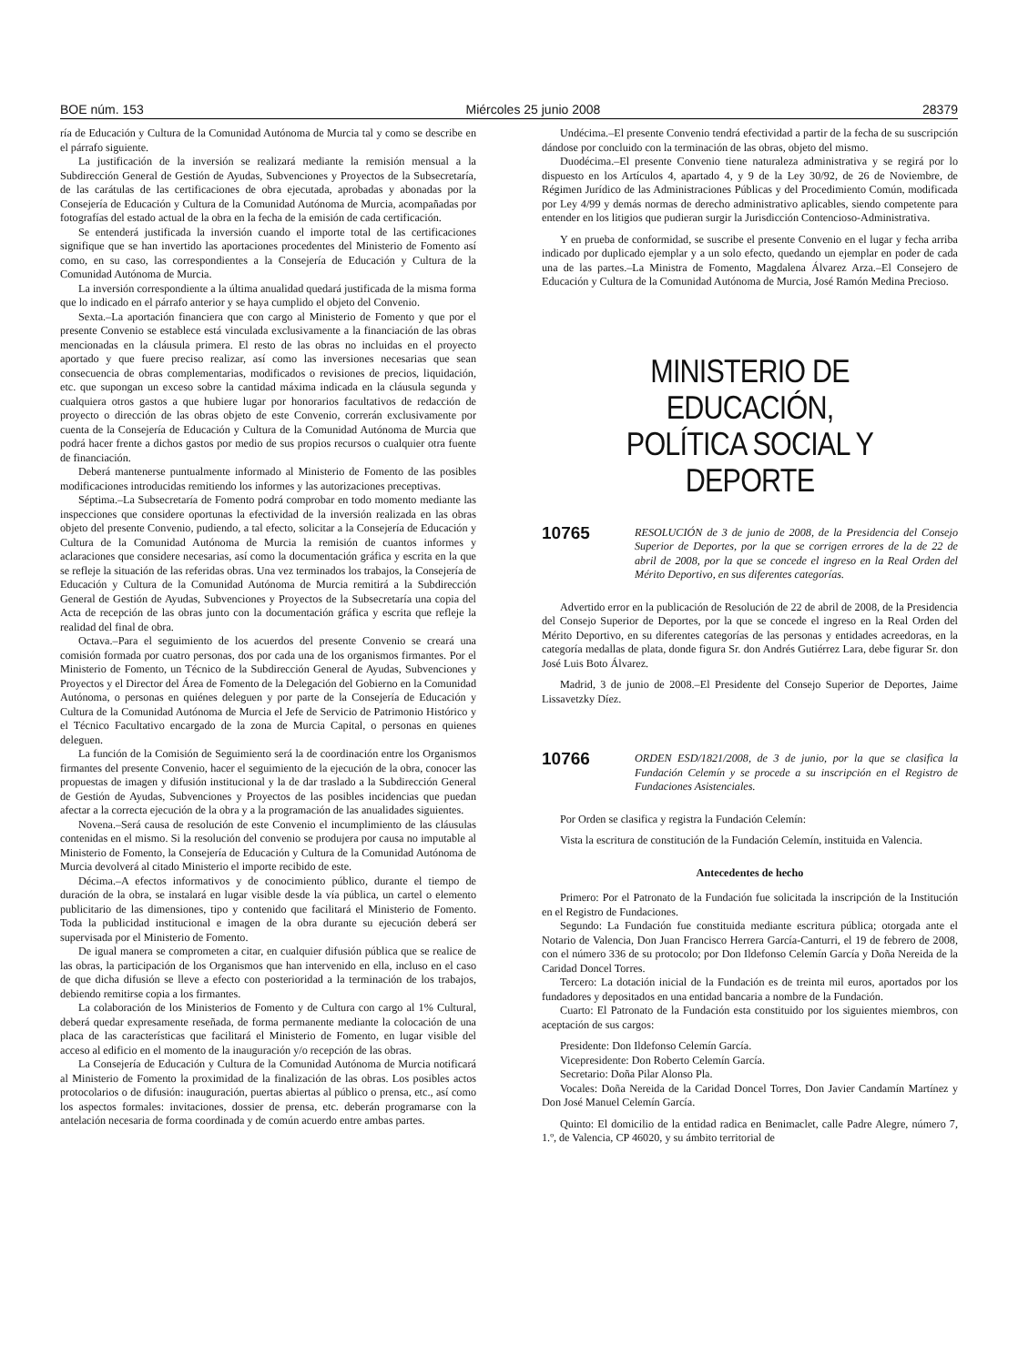BOE núm. 153 Miércoles 25 junio 2008 28379
ría de Educación y Cultura de la Comunidad Autónoma de Murcia tal y como se describe en el párrafo siguiente.
La justificación de la inversión se realizará mediante la remisión mensual a la Subdirección General de Gestión de Ayudas, Subvenciones y Proyectos de la Subsecretaría, de las carátulas de las certificaciones de obra ejecutada, aprobadas y abonadas por la Consejería de Educación y Cultura de la Comunidad Autónoma de Murcia, acompañadas por fotografías del estado actual de la obra en la fecha de la emisión de cada certificación.
Se entenderá justificada la inversión cuando el importe total de las certificaciones signifique que se han invertido las aportaciones procedentes del Ministerio de Fomento así como, en su caso, las correspondientes a la Consejería de Educación y Cultura de la Comunidad Autónoma de Murcia.
La inversión correspondiente a la última anualidad quedará justificada de la misma forma que lo indicado en el párrafo anterior y se haya cumplido el objeto del Convenio.
Sexta.–La aportación financiera que con cargo al Ministerio de Fomento y que por el presente Convenio se establece está vinculada exclusivamente a la financiación de las obras mencionadas en la cláusula primera. El resto de las obras no incluidas en el proyecto aportado y que fuere preciso realizar, así como las inversiones necesarias que sean consecuencia de obras complementarias, modificados o revisiones de precios, liquidación, etc. que supongan un exceso sobre la cantidad máxima indicada en la cláusula segunda y cualquiera otros gastos a que hubiere lugar por honorarios facultativos de redacción de proyecto o dirección de las obras objeto de este Convenio, correrán exclusivamente por cuenta de la Consejería de Educación y Cultura de la Comunidad Autónoma de Murcia que podrá hacer frente a dichos gastos por medio de sus propios recursos o cualquier otra fuente de financiación.
Deberá mantenerse puntualmente informado al Ministerio de Fomento de las posibles modificaciones introducidas remitiendo los informes y las autorizaciones preceptivas.
Séptima.–La Subsecretaría de Fomento podrá comprobar en todo momento mediante las inspecciones que considere oportunas la efectividad de la inversión realizada en las obras objeto del presente Convenio, pudiendo, a tal efecto, solicitar a la Consejería de Educación y Cultura de la Comunidad Autónoma de Murcia la remisión de cuantos informes y aclaraciones que considere necesarias, así como la documentación gráfica y escrita en la que se refleje la situación de las referidas obras. Una vez terminados los trabajos, la Consejería de Educación y Cultura de la Comunidad Autónoma de Murcia remitirá a la Subdirección General de Gestión de Ayudas, Subvenciones y Proyectos de la Subsecretaría una copia del Acta de recepción de las obras junto con la documentación gráfica y escrita que refleje la realidad del final de obra.
Octava.–Para el seguimiento de los acuerdos del presente Convenio se creará una comisión formada por cuatro personas, dos por cada una de los organismos firmantes. Por el Ministerio de Fomento, un Técnico de la Subdirección General de Ayudas, Subvenciones y Proyectos y el Director del Área de Fomento de la Delegación del Gobierno en la Comunidad Autónoma, o personas en quiénes deleguen y por parte de la Consejería de Educación y Cultura de la Comunidad Autónoma de Murcia el Jefe de Servicio de Patrimonio Histórico y el Técnico Facultativo encargado de la zona de Murcia Capital, o personas en quienes deleguen.
La función de la Comisión de Seguimiento será la de coordinación entre los Organismos firmantes del presente Convenio, hacer el seguimiento de la ejecución de la obra, conocer las propuestas de imagen y difusión institucional y la de dar traslado a la Subdirección General de Gestión de Ayudas, Subvenciones y Proyectos de las posibles incidencias que puedan afectar a la correcta ejecución de la obra y a la programación de las anualidades siguientes.
Novena.–Será causa de resolución de este Convenio el incumplimiento de las cláusulas contenidas en el mismo. Si la resolución del convenio se produjera por causa no imputable al Ministerio de Fomento, la Consejería de Educación y Cultura de la Comunidad Autónoma de Murcia devolverá al citado Ministerio el importe recibido de este.
Décima.–A efectos informativos y de conocimiento público, durante el tiempo de duración de la obra, se instalará en lugar visible desde la vía pública, un cartel o elemento publicitario de las dimensiones, tipo y contenido que facilitará el Ministerio de Fomento. Toda la publicidad institucional e imagen de la obra durante su ejecución deberá ser supervisada por el Ministerio de Fomento.
De igual manera se comprometen a citar, en cualquier difusión pública que se realice de las obras, la participación de los Organismos que han intervenido en ella, incluso en el caso de que dicha difusión se lleve a efecto con posterioridad a la terminación de los trabajos, debiendo remitirse copia a los firmantes.
La colaboración de los Ministerios de Fomento y de Cultura con cargo al 1% Cultural, deberá quedar expresamente reseñada, de forma permanente mediante la colocación de una placa de las características que facilitará el Ministerio de Fomento, en lugar visible del acceso al edificio en el momento de la inauguración y/o recepción de las obras.
La Consejería de Educación y Cultura de la Comunidad Autónoma de Murcia notificará al Ministerio de Fomento la proximidad de la finalización de las obras. Los posibles actos protocolarios o de difusión: inauguración, puertas abiertas al público o prensa, etc., así como los aspectos formales: invitaciones, dossier de prensa, etc. deberán programarse con la antelación necesaria de forma coordinada y de común acuerdo entre ambas partes.
Undécima.–El presente Convenio tendrá efectividad a partir de la fecha de su suscripción dándose por concluido con la terminación de las obras, objeto del mismo.
Duodécima.–El presente Convenio tiene naturaleza administrativa y se regirá por lo dispuesto en los Artículos 4, apartado 4, y 9 de la Ley 30/92, de 26 de Noviembre, de Régimen Jurídico de las Administraciones Públicas y del Procedimiento Común, modificada por Ley 4/99 y demás normas de derecho administrativo aplicables, siendo competente para entender en los litigios que pudieran surgir la Jurisdicción Contencioso-Administrativa.
Y en prueba de conformidad, se suscribe el presente Convenio en el lugar y fecha arriba indicado por duplicado ejemplar y a un solo efecto, quedando un ejemplar en poder de cada una de las partes.–La Ministra de Fomento, Magdalena Álvarez Arza.–El Consejero de Educación y Cultura de la Comunidad Autónoma de Murcia, José Ramón Medina Precioso.
MINISTERIO DE EDUCACIÓN,
POLÍTICA SOCIAL Y DEPORTE
10765 RESOLUCIÓN de 3 de junio de 2008, de la Presidencia del Consejo Superior de Deportes, por la que se corrigen errores de la de 22 de abril de 2008, por la que se concede el ingreso en la Real Orden del Mérito Deportivo, en sus diferentes categorías.
Advertido error en la publicación de Resolución de 22 de abril de 2008, de la Presidencia del Consejo Superior de Deportes, por la que se concede el ingreso en la Real Orden del Mérito Deportivo, en su diferentes categorías de las personas y entidades acreedoras, en la categoría medallas de plata, donde figura Sr. don Andrés Gutiérrez Lara, debe figurar Sr. don José Luis Boto Álvarez.
Madrid, 3 de junio de 2008.–El Presidente del Consejo Superior de Deportes, Jaime Lissavetzky Díez.
10766 ORDEN ESD/1821/2008, de 3 de junio, por la que se clasifica la Fundación Celemín y se procede a su inscripción en el Registro de Fundaciones Asistenciales.
Por Orden se clasifica y registra la Fundación Celemín:
Vista la escritura de constitución de la Fundación Celemín, instituida en Valencia.
Antecedentes de hecho
Primero: Por el Patronato de la Fundación fue solicitada la inscripción de la Institución en el Registro de Fundaciones.
Segundo: La Fundación fue constituida mediante escritura pública; otorgada ante el Notario de Valencia, Don Juan Francisco Herrera García-Canturri, el 19 de febrero de 2008, con el número 336 de su protocolo; por Don Ildefonso Celemín García y Doña Nereida de la Caridad Doncel Torres.
Tercero: La dotación inicial de la Fundación es de treinta mil euros, aportados por los fundadores y depositados en una entidad bancaria a nombre de la Fundación.
Cuarto: El Patronato de la Fundación esta constituido por los siguientes miembros, con aceptación de sus cargos:
Presidente: Don Ildefonso Celemín García.
Vicepresidente: Don Roberto Celemín García.
Secretario: Doña Pilar Alonso Pla.
Vocales: Doña Nereida de la Caridad Doncel Torres, Don Javier Candamín Martínez y Don José Manuel Celemín García.
Quinto: El domicilio de la entidad radica en Benimaclet, calle Padre Alegre, número 7, 1.º, de Valencia, CP 46020, y su ámbito territorial de